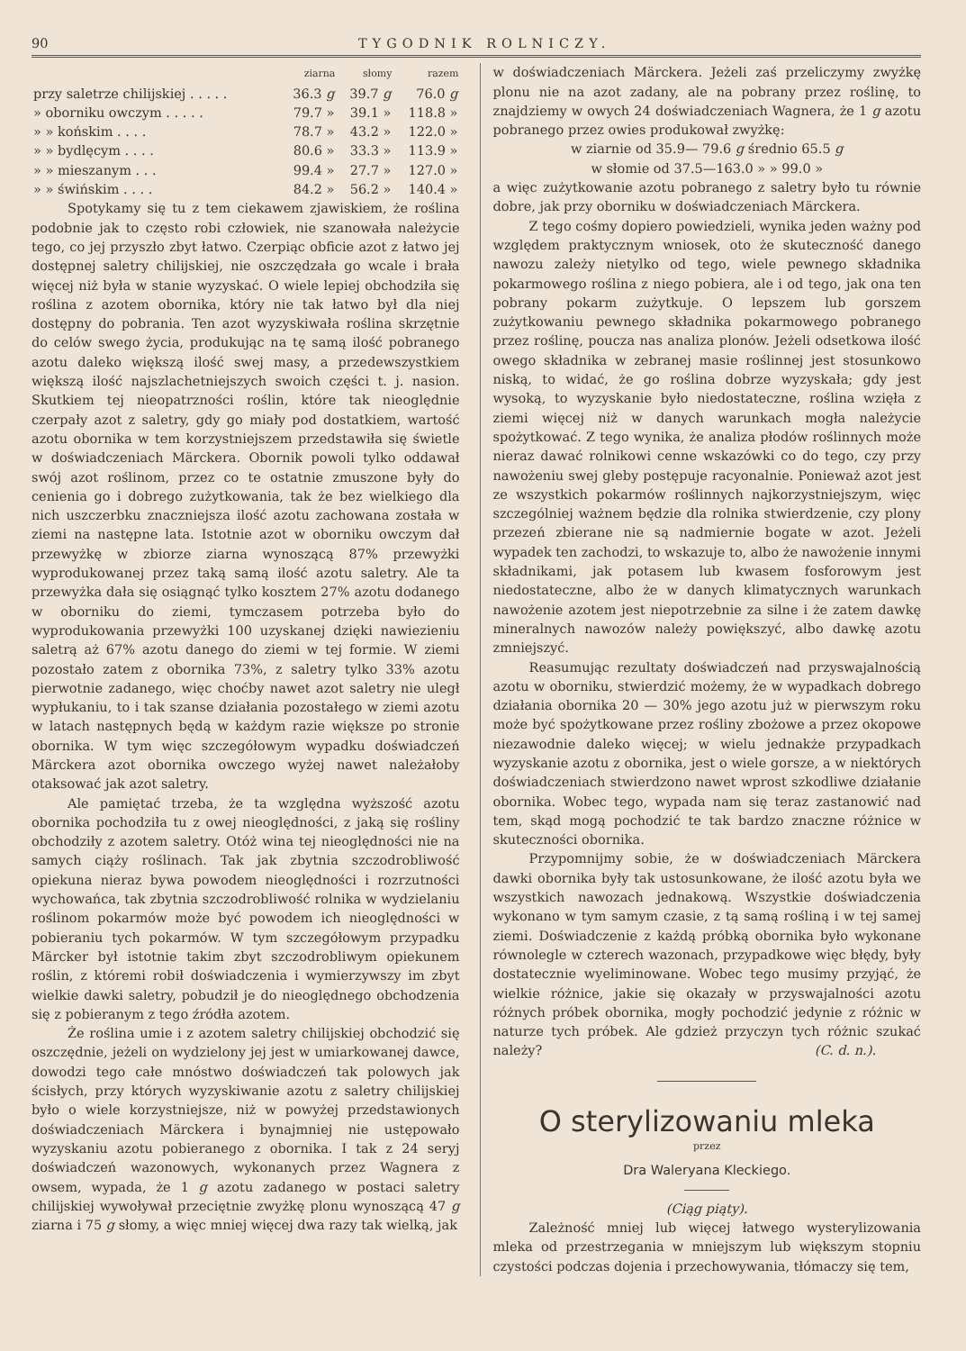90 TYGODNIK ROLNICZY.
| | ziarna | słomy | razem |
| --- | --- | --- | --- |
| przy saletrze chilijskiej . . . . . | 36.3 g | 39.7 g | 76.0 g |
| » oborniku owczym . . . . . | 79.7 » | 39.1 » | 118.8 » |
| » » końskim . . . . | 78.7 » | 43.2 » | 122.0 » |
| » » bydlęcym . . . . | 80.6 » | 33.3 » | 113.9 » |
| » » mieszanym . . . | 99.4 » | 27.7 » | 127.0 » |
| » » świńskim . . . . | 84.2 » | 56.2 » | 140.4 » |
Spotykamy się tu z tem ciekawem zjawiskiem, że roślina podobnie jak to często robi człowiek, nie szanowała należycie tego, co jej przyszło zbyt łatwo. Czerpiąc obficie azot z łatwo jej dostępnej saletry chilijskiej, nie oszczędzała go wcale i brała więcej niż była w stanie wyzyskać. O wiele lepiej obchodziła się roślina z azotem obornika, który nie tak łatwo był dla niej dostępny do pobrania. Ten azot wyzyskiwała roślina skrzętnie do celów swego życia, produkując na tę samą ilość pobranego azotu daleko większą ilość swej masy, a przedewszystkiem większą ilość najszlachetniejszych swoich części t. j. nasion. Skutkiem tej nieopatrzności roślin, które tak nieoględnie czerpały azot z saletry, gdy go miały pod dostatkiem, wartość azotu obornika w tem korzystniejszem przedstawiła się świetle w doświadczeniach Märckera. Obornik powoli tylko oddawał swój azot roślinom, przez co te ostatnie zmuszone były do cenienia go i dobrego zużytkowania, tak że bez wielkiego dla nich uszczerbku znaczniejsza ilość azotu zachowana została w ziemi na następne lata. Istotnie azot w oborniku owczym dał przewyżkę w zbiorze ziarna wynoszącą 87% przewyżki wyprodukowanej przez taką samą ilość azotu saletry. Ale ta przewyżka dała się osiągnąć tylko kosztem 27% azotu dodanego w oborniku do ziemi, tymczasem potrzeba było do wyprodukowania przewyżki 100 uzyskanej dzięki nawiezieniu saletrą aż 67% azotu danego do ziemi w tej formie. W ziemi pozostało zatem z obornika 73%, z saletry tylko 33% azotu pierwotnie zadanego, więc choćby nawet azot saletry nie uległ wypłukaniu, to i tak szanse działania pozostałego w ziemi azotu w latach następnych będą w każdym razie większe po stronie obornika. W tym więc szczegółowym wypadku doświadczeń Märckera azot obornika owczego wyżej nawet należałoby otaksować jak azot saletry.
Ale pamiętać trzeba, że ta względna wyższość azotu obornika pochodziła tu z owej nieoględności, z jaką się rośliny obchodziły z azotem saletry. Otóż wina tej nieoględności nie na samych ciąży roślinach. Tak jak zbytnia szczodrobliwość opiekuna nieraz bywa powodem nieoględności i rozrzutności wychowańca, tak zbytnia szczodrobliwość rolnika w wydzielaniu roślinom pokarmów może być powodem ich nieoględności w pobieraniu tych pokarmów. W tym szczegółowym przypadku Märcker był istotnie takim zbyt szczodrobliwym opiekunem roślin, z któremi robił doświadczenia i wymierzywszy im zbyt wielkie dawki saletry, pobudził je do nieoględnego obchodzenia się z pobieranym z tego źródła azotem.
Że roślina umie i z azotem saletry chilijskiej obchodzić się oszczędnie, jeżeli on wydzielony jej jest w umiarkowanej dawce, dowodzi tego całe mnóstwo doświadczeń tak polowych jak ścisłych, przy których wyzyskiwanie azotu z saletry chilijskiej było o wiele korzystniejsze, niż w powyżej przedstawionych doświadczeniach Märckera i bynajmniej nie ustępowało wyzyskaniu azotu pobieranego z obornika. I tak z 24 seryj doświadczeń wazonowych, wykonanych przez Wagnera z owsem, wypada, że 1 g azotu zadanego w postaci saletry chilijskiej wywoływał przeciętnie zwyżkę plonu wynoszącą 47 g ziarna i 75 g słomy, a więc mniej więcej dwa razy tak wielką, jak
w doświadczeniach Märckera. Jeżeli zaś przeliczymy zwyżkę plonu nie na azot zadany, ale na pobrany przez roślinę, to znajdziemy w owych 24 doświadczeniach Wagnera, że 1 g azotu pobranego przez owies produkował zwyżkę:
w ziarnie od 35.9— 79.6 g średnio 65.5 g
w słomie od 37.5—163.0 » » 99.0 »
a więc zużytkowanie azotu pobranego z saletry było tu równie dobre, jak przy oborniku w doświadczeniach Märckera.
Z tego cośmy dopiero powiedzieli, wynika jeden ważny pod względem praktycznym wniosek, oto że skuteczność danego nawozu zależy nietylko od tego, wiele pewnego składnika pokarmowego roślina z niego pobiera, ale i od tego, jak ona ten pobrany pokarm zużytkuje. O lepszem lub gorszem zużytkowaniu pewnego składnika pokarmowego pobranego przez roślinę, poucza nas analiza plonów. Jeżeli odsetkowa ilość owego składnika w zebranej masie roślinnej jest stosunkowo niską, to widać, że go roślina dobrze wyzyskała; gdy jest wysoką, to wyzyskanie było niedostateczne, roślina wzięła z ziemi więcej niż w danych warunkach mogła należycie spożytkować. Z tego wynika, że analiza płodów roślinnych może nieraz dawać rolnikowi cenne wskazówki co do tego, czy przy nawożeniu swej gleby postępuje racyonalnie. Ponieważ azot jest ze wszystkich pokarmów roślinnych najkorzystniejszym, więc szczególniej ważnem będzie dla rolnika stwierdzenie, czy plony przezeń zbierane nie są nadmiernie bogate w azot. Jeżeli wypadek ten zachodzi, to wskazuje to, albo że nawożenie innymi składnikami, jak potasem lub kwasem fosforowym jest niedostateczne, albo że w danych klimatycznych warunkach nawożenie azotem jest niepotrzebnie za silne i że zatem dawkę mineralnych nawozów należy powiększyć, albo dawkę azotu zmniejszyć.
Reasumując rezultaty doświadczeń nad przyswajalnością azotu w oborniku, stwierdzić możemy, że w wypadkach dobrego działania obornika 20 — 30% jego azotu już w pierwszym roku może być spożytkowane przez rośliny zbożowe a przez okopowe niezawodnie daleko więcej; w wielu jednakże przypadkach wyzyskanie azotu z obornika, jest o wiele gorsze, a w niektórych doświadczeniach stwierdzono nawet wprost szkodliwe działanie obornika. Wobec tego, wypada nam się teraz zastanowić nad tem, skąd mogą pochodzić te tak bardzo znaczne różnice w skuteczności obornika.
Przypomnijmy sobie, że w doświadczeniach Märckera dawki obornika były tak ustosunkowane, że ilość azotu była we wszystkich nawozach jednakową. Wszystkie doświadczenia wykonano w tym samym czasie, z tą samą rośliną i w tej samej ziemi. Doświadczenie z każdą próbką obornika było wykonane równolegle w czterech wazonach, przypadkowe więc błędy, były dostatecznie wyeliminowane. Wobec tego musimy przyjąć, że wielkie różnice, jakie się okazały w przyswajalności azotu różnych próbek obornika, mogły pochodzić jedynie z różnic w naturze tych próbek. Ale gdzież przyczyn tych różnic szukać należy? (C. d. n.).
O sterylizowaniu mleka
przez
Dra Waleryana Kleckiego.
(Ciąg piąty).
Zależność mniej lub więcej łatwego wysterylizowania mleka od przestrzegania w mniejszym lub większym stopniu czystości podczas dojenia i przechowywania, tłómaczy się tem,